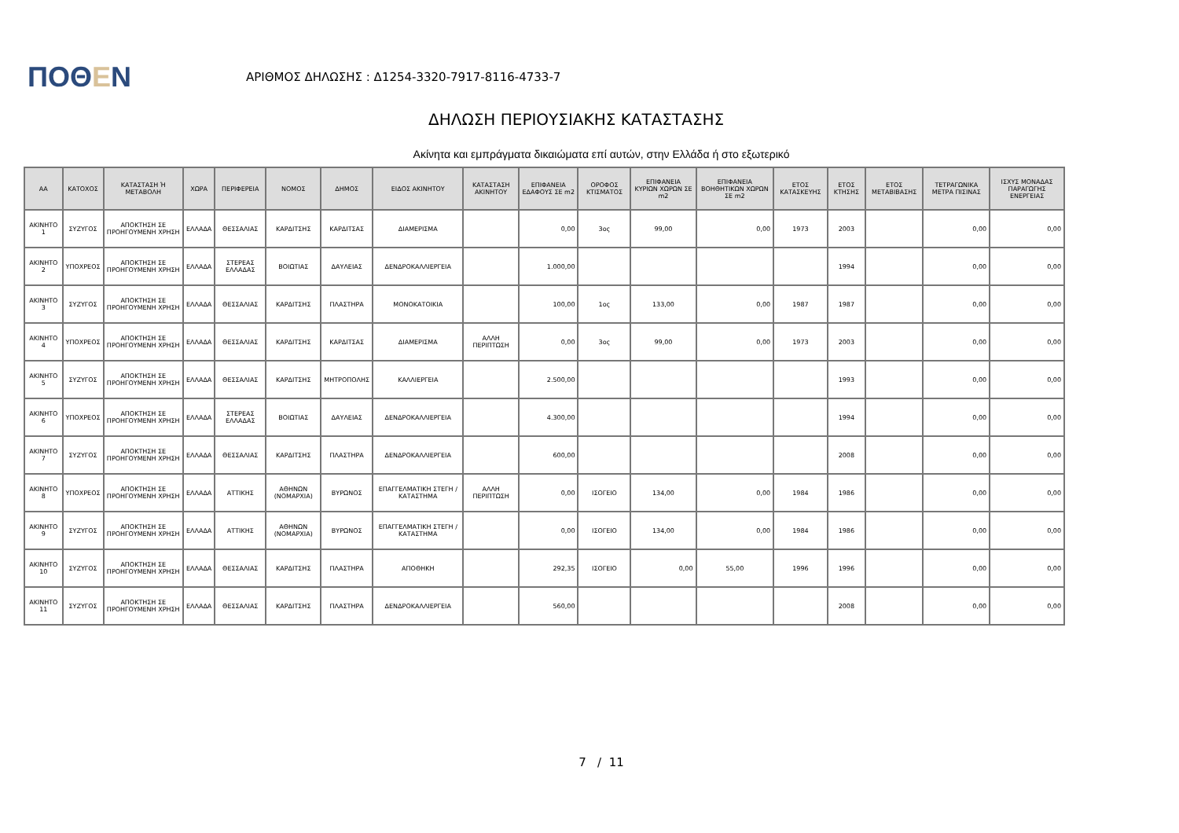ΠΟΘΕΝ
ΑΡΙΘΜΟΣ ΔΗΛΩΣΗΣ : Δ1254-3320-7917-8116-4733-7
ΔΗΛΩΣΗ ΠΕΡΙΟΥΣΙΑΚΗΣ ΚΑΤΑΣΤΑΣΗΣ
Ακίνητα και εμπράγματα δικαιώματα επί αυτών, στην Ελλάδα ή στο εξωτερικό
| ΑΑ | ΚΑΤΟΧΟΣ | ΚΑΤΑΣΤΑΣΗ Ή ΜΕΤΑΒΟΛΗ | ΧΩΡΑ | ΠΕΡΙΦΕΡΕΙΑ | ΝΟΜΟΣ | ΔΗΜΟΣ | ΕΙΔΟΣ ΑΚΙΝΗΤΟΥ | ΚΑΤΑΣΤΑΣΗ ΑΚΙΝΗΤΟΥ | ΕΠΙΦΑΝΕΙΑ ΕΔΑΦΟΥΣ ΣΕ m2 | ΟΡΟΦΟΣ ΚΤΙΣΜΑΤΟΣ | ΕΠΙΦΑΝΕΙΑ ΚΥΡΙΩΝ ΧΩΡΩΝ ΣΕ m2 | ΕΠΙΦΑΝΕΙΑ ΒΟΗΘΗΤΙΚΩΝ ΧΩΡΩΝ ΣΕ m2 | ΕΤΟΣ ΚΑΤΑΣΚΕΥΗΣ | ΕΤΟΣ ΚΤΗΣΗΣ | ΕΤΟΣ ΜΕΤΑΒΙΒΑΣΗΣ | ΤΕΤΡΑΓΩΝΙΚΑ ΜΕΤΡΑ ΠΙΣΙΝΑΣ | ΙΣΧΥΣ ΜΟΝΑΔΑΣ ΠΑΡΑΓΩΓΗΣ ΕΝΕΡΓΕΙΑΣ |
| --- | --- | --- | --- | --- | --- | --- | --- | --- | --- | --- | --- | --- | --- | --- | --- | --- | --- |
| ΑΚΙΝΗΤΟ 1 | ΣΥΖΥΓΟΣ | ΑΠΟΚΤΗΣΗ ΣΕ ΠΡΟΗΓΟΥΜΕΝΗ ΧΡΗΣΗ | ΕΛΛΑΔΑ | ΘΕΣΣΑΛΙΑΣ | ΚΑΡΔΙΤΣΗΣ | ΚΑΡΔΙΤΣΑΣ | ΔΙΑΜΕΡΙΣΜΑ | | 0,00 | 3ος | 99,00 | 0,00 | 1973 | 2003 | | 0,00 | 0,00 |
| ΑΚΙΝΗΤΟ 2 | ΥΠΟΧΡΕΟΣ | ΑΠΟΚΤΗΣΗ ΣΕ ΠΡΟΗΓΟΥΜΕΝΗ ΧΡΗΣΗ | ΕΛΛΑΔΑ | ΣΤΕΡΕΑΣ ΕΛΛΑΔΑΣ | ΒΟΙΩΤΙΑΣ | ΔΑΥΛΕΙΑΣ | ΔΕΝΔΡΟΚΑΛΛΙΕΡΓΕΙΑ | | 1.000,00 | | | | | 1994 | | 0,00 | 0,00 |
| ΑΚΙΝΗΤΟ 3 | ΣΥΖΥΓΟΣ | ΑΠΟΚΤΗΣΗ ΣΕ ΠΡΟΗΓΟΥΜΕΝΗ ΧΡΗΣΗ | ΕΛΛΑΔΑ | ΘΕΣΣΑΛΙΑΣ | ΚΑΡΔΙΤΣΗΣ | ΠΛΑΣΤΗΡΑ | ΜΟΝΟΚΑΤΟΙΚΙΑ | | 100,00 | 1ος | 133,00 | 0,00 | 1987 | 1987 | | 0,00 | 0,00 |
| ΑΚΙΝΗΤΟ 4 | ΥΠΟΧΡΕΟΣ | ΑΠΟΚΤΗΣΗ ΣΕ ΠΡΟΗΓΟΥΜΕΝΗ ΧΡΗΣΗ | ΕΛΛΑΔΑ | ΘΕΣΣΑΛΙΑΣ | ΚΑΡΔΙΤΣΗΣ | ΚΑΡΔΙΤΣΑΣ | ΔΙΑΜΕΡΙΣΜΑ | ΑΛΛΗ ΠΕΡΙΠΤΩΣΗ | 0,00 | 3ος | 99,00 | 0,00 | 1973 | 2003 | | 0,00 | 0,00 |
| ΑΚΙΝΗΤΟ 5 | ΣΥΖΥΓΟΣ | ΑΠΟΚΤΗΣΗ ΣΕ ΠΡΟΗΓΟΥΜΕΝΗ ΧΡΗΣΗ | ΕΛΛΑΔΑ | ΘΕΣΣΑΛΙΑΣ | ΚΑΡΔΙΤΣΗΣ | ΜΗΤΡΟΠΟΛΗΣ | ΚΑΛΛΙΕΡΓΕΙΑ | | 2.500,00 | | | | | 1993 | | 0,00 | 0,00 |
| ΑΚΙΝΗΤΟ 6 | ΥΠΟΧΡΕΟΣ | ΑΠΟΚΤΗΣΗ ΣΕ ΠΡΟΗΓΟΥΜΕΝΗ ΧΡΗΣΗ | ΕΛΛΑΔΑ | ΣΤΕΡΕΑΣ ΕΛΛΑΔΑΣ | ΒΟΙΩΤΙΑΣ | ΔΑΥΛΕΙΑΣ | ΔΕΝΔΡΟΚΑΛΛΙΕΡΓΕΙΑ | | 4.300,00 | | | | | 1994 | | 0,00 | 0,00 |
| ΑΚΙΝΗΤΟ 7 | ΣΥΖΥΓΟΣ | ΑΠΟΚΤΗΣΗ ΣΕ ΠΡΟΗΓΟΥΜΕΝΗ ΧΡΗΣΗ | ΕΛΛΑΔΑ | ΘΕΣΣΑΛΙΑΣ | ΚΑΡΔΙΤΣΗΣ | ΠΛΑΣΤΗΡΑ | ΔΕΝΔΡΟΚΑΛΛΙΕΡΓΕΙΑ | | 600,00 | | | | | 2008 | | 0,00 | 0,00 |
| ΑΚΙΝΗΤΟ 8 | ΥΠΟΧΡΕΟΣ | ΑΠΟΚΤΗΣΗ ΣΕ ΠΡΟΗΓΟΥΜΕΝΗ ΧΡΗΣΗ | ΕΛΛΑΔΑ | ΑΤΤΙΚΗΣ | ΑΘΗΝΩΝ (ΝΟΜΑΡΧΙΑ) | ΒΥΡΩΝΟΣ | ΕΠΑΓΓΕΛΜΑΤΙΚΗ ΣΤΕΓΗ / ΚΑΤΑΣΤΗΜΑ | ΑΛΛΗ ΠΕΡΙΠΤΩΣΗ | 0,00 | ΙΣΟΓΕΙΟ | 134,00 | 0,00 | 1984 | 1986 | | 0,00 | 0,00 |
| ΑΚΙΝΗΤΟ 9 | ΣΥΖΥΓΟΣ | ΑΠΟΚΤΗΣΗ ΣΕ ΠΡΟΗΓΟΥΜΕΝΗ ΧΡΗΣΗ | ΕΛΛΑΔΑ | ΑΤΤΙΚΗΣ | ΑΘΗΝΩΝ (ΝΟΜΑΡΧΙΑ) | ΒΥΡΩΝΟΣ | ΕΠΑΓΓΕΛΜΑΤΙΚΗ ΣΤΕΓΗ / ΚΑΤΑΣΤΗΜΑ | | 0,00 | ΙΣΟΓΕΙΟ | 134,00 | 0,00 | 1984 | 1986 | | 0,00 | 0,00 |
| ΑΚΙΝΗΤΟ 10 | ΣΥΖΥΓΟΣ | ΑΠΟΚΤΗΣΗ ΣΕ ΠΡΟΗΓΟΥΜΕΝΗ ΧΡΗΣΗ | ΕΛΛΑΔΑ | ΘΕΣΣΑΛΙΑΣ | ΚΑΡΔΙΤΣΗΣ | ΠΛΑΣΤΗΡΑ | ΑΠΟΘΗΚΗ | | 292,35 | ΙΣΟΓΕΙΟ | 0,00 | 55,00 | 1996 | 1996 | | 0,00 | 0,00 |
| ΑΚΙΝΗΤΟ 11 | ΣΥΖΥΓΟΣ | ΑΠΟΚΤΗΣΗ ΣΕ ΠΡΟΗΓΟΥΜΕΝΗ ΧΡΗΣΗ | ΕΛΛΑΔΑ | ΘΕΣΣΑΛΙΑΣ | ΚΑΡΔΙΤΣΗΣ | ΠΛΑΣΤΗΡΑ | ΔΕΝΔΡΟΚΑΛΛΙΕΡΓΕΙΑ | | 560,00 | | | | | 2008 | | 0,00 | 0,00 |
7 / 11